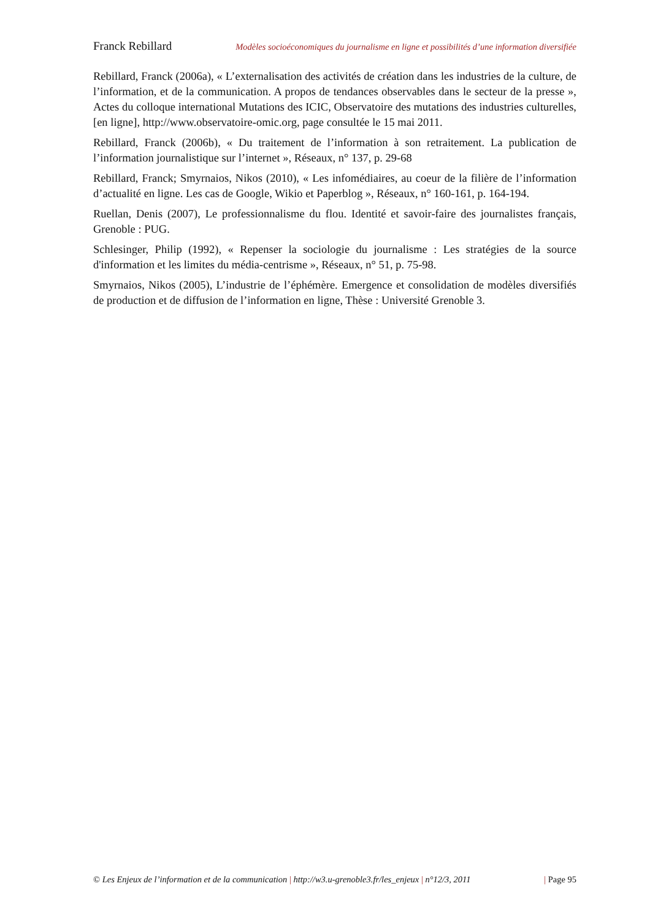Franck Rebillard Modèles socioéconomiques du journalisme en ligne et possibilités d’une information diversifiée
Rebillard, Franck (2006a), « L’externalisation des activités de création dans les industries de la culture, de l’information, et de la communication. A propos de tendances observables dans le secteur de la presse », Actes du colloque international Mutations des ICIC, Observatoire des mutations des industries culturelles, [en ligne], http://www.observatoire-omic.org, page consultée le 15 mai 2011.
Rebillard, Franck (2006b), « Du traitement de l’information à son retraitement. La publication de l’information journalistique sur l’internet », Réseaux, n° 137, p. 29-68
Rebillard, Franck; Smyrnaios, Nikos (2010), « Les infomédiaires, au coeur de la filière de l’information d’actualité en ligne. Les cas de Google, Wikio et Paperblog », Réseaux, n° 160-161, p. 164-194.
Ruellan, Denis (2007), Le professionnalisme du flou. Identité et savoir-faire des journalistes français, Grenoble : PUG.
Schlesinger, Philip (1992), « Repenser la sociologie du journalisme : Les stratégies de la source d'information et les limites du média-centrisme », Réseaux, n° 51, p. 75-98.
Smyrnaios, Nikos (2005), L’industrie de l’éphémère. Emergence et consolidation de modèles diversifiés de production et de diffusion de l’information en ligne, Thèse : Université Grenoble 3.
© Les Enjeux de l’information et de la communication | http://w3.u-grenoble3.fr/les_enjeux | n°12/3, 2011 | Page 95